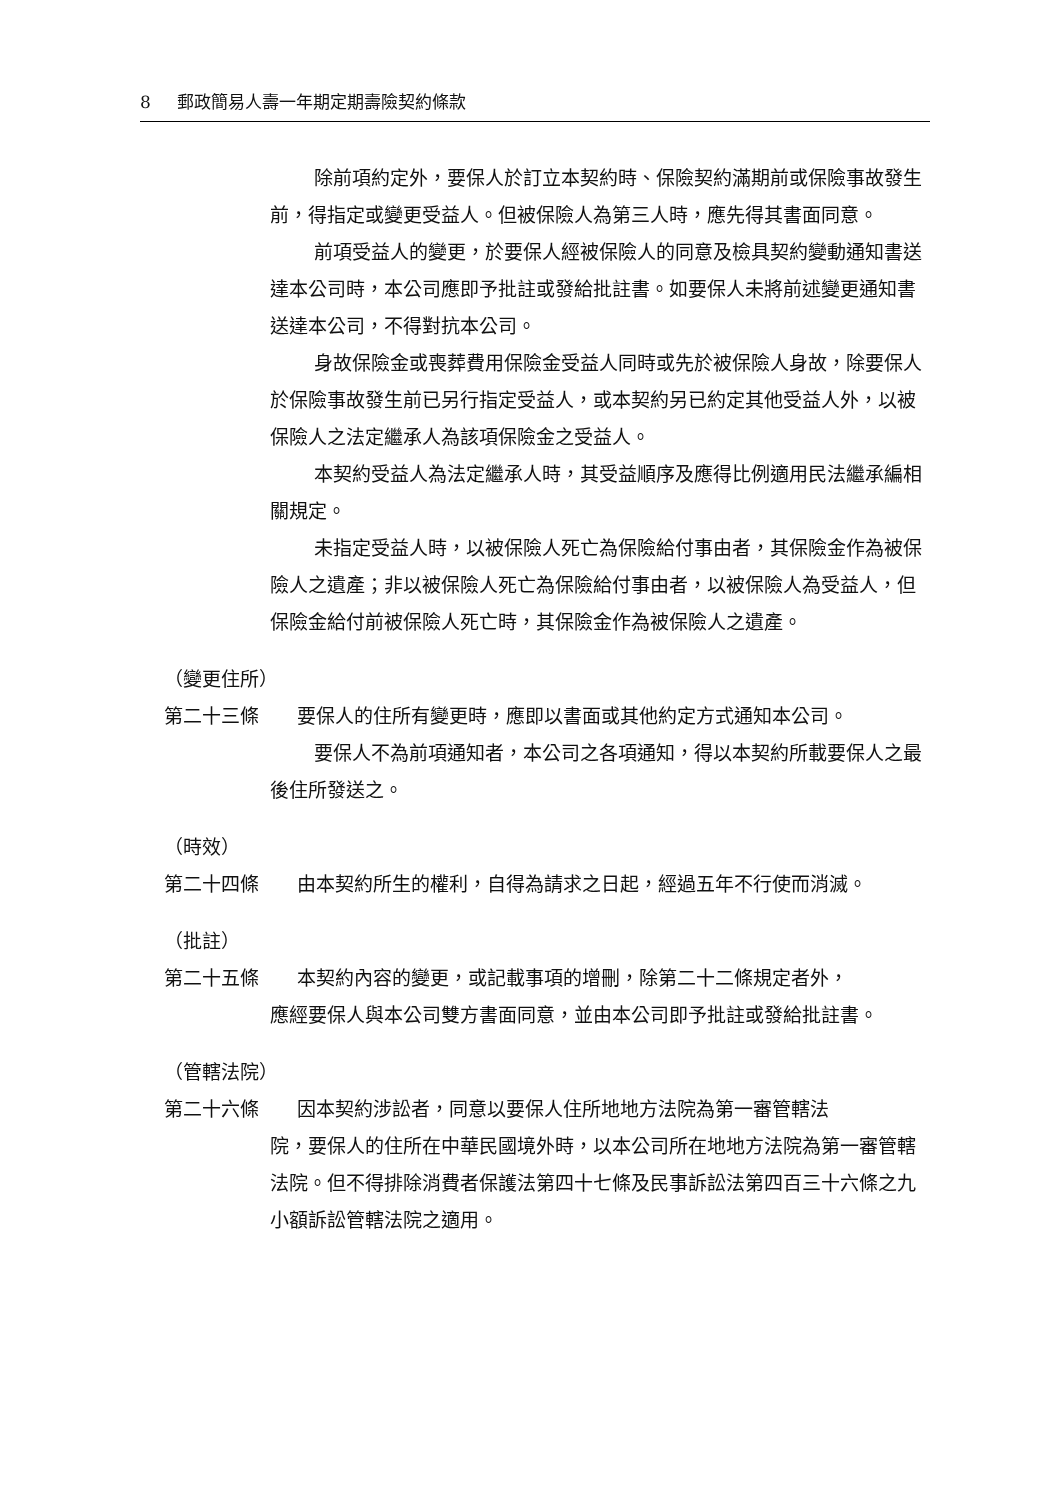8 郵政簡易人壽一年期定期壽險契約條款
除前項約定外，要保人於訂立本契約時、保險契約滿期前或保險事故發生前，得指定或變更受益人。但被保險人為第三人時，應先得其書面同意。
前項受益人的變更，於要保人經被保險人的同意及檢具契約變動通知書送達本公司時，本公司應即予批註或發給批註書。如要保人未將前述變更通知書送達本公司，不得對抗本公司。
身故保險金或喪葬費用保險金受益人同時或先於被保險人身故，除要保人於保險事故發生前已另行指定受益人，或本契約另已約定其他受益人外，以被保險人之法定繼承人為該項保險金之受益人。
本契約受益人為法定繼承人時，其受益順序及應得比例適用民法繼承編相關規定。
未指定受益人時，以被保險人死亡為保險給付事由者，其保險金作為被保險人之遺產；非以被保險人死亡為保險給付事由者，以被保險人為受益人，但保險金給付前被保險人死亡時，其保險金作為被保險人之遺產。
（變更住所）
第二十三條　　要保人的住所有變更時，應即以書面或其他約定方式通知本公司。
要保人不為前項通知者，本公司之各項通知，得以本契約所載要保人之最後住所發送之。
（時效）
第二十四條　　由本契約所生的權利，自得為請求之日起，經過五年不行使而消滅。
（批註）
第二十五條　　本契約內容的變更，或記載事項的增刪，除第二十二條規定者外，
應經要保人與本公司雙方書面同意，並由本公司即予批註或發給批註書。
（管轄法院）
第二十六條　　因本契約涉訟者，同意以要保人住所地地方法院為第一審管轄法
院，要保人的住所在中華民國境外時，以本公司所在地地方法院為第一審管轄法院。但不得排除消費者保護法第四十七條及民事訴訟法第四百三十六條之九小額訴訟管轄法院之適用。